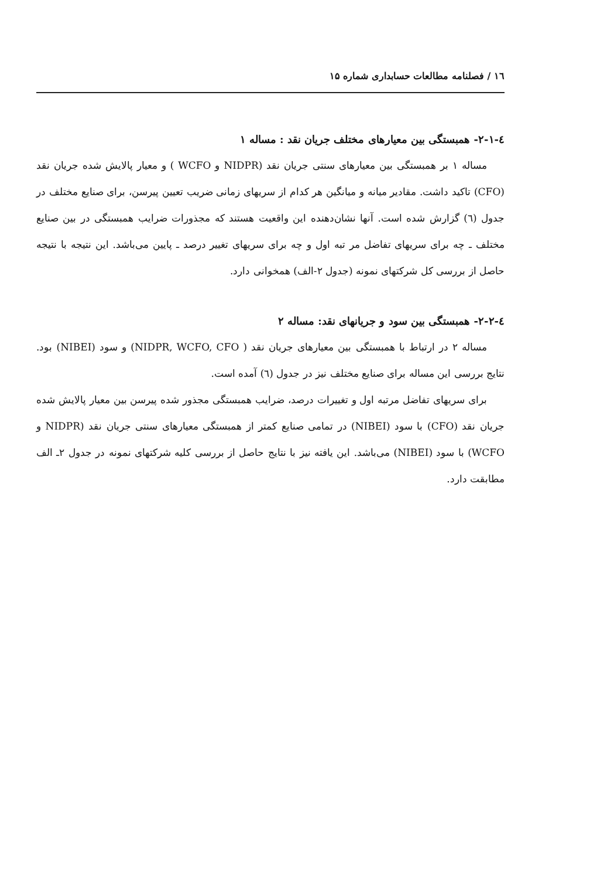۱٦ / فصلنامه مطالعات حسابداری شماره ۱۵
٤-۲-۱- همبستگی بین معیارهای مختلف جریان نقد : مساله ۱
مساله ۱ بر همبستگی بین معیارهای سنتی جریان نقد (NIDPR و WCFO ) و معیار پالایش شده جریان نقد (CFO) تاکید داشت. مقادیر میانه و میانگین هر کدام از سریهای زمانی ضریب تعیین پیرسن، برای صنایع مختلف در جدول (٦) گزارش شده است. آنها نشان‌دهنده این واقعیت هستند که مجذورات ضرایب همبستگی در بین صنایع مختلف ـ چه برای سریهای تفاضل مر تبه اول و چه برای سریهای تغییر درصد ـ پایین می‌باشد. این نتیجه با نتیجه حاصل از بررسی کل شرکتهای نمونه (جدول ۲-الف) همخوانی دارد.
٤-۲-۲- همبستگی بین سود و جریانهای نقد: مساله ۲
مساله ۲ در ارتباط با همبستگی بین معیارهای جریان نقد ( NIDPR, WCFO, CFO) و سود (NIBEI) بود. نتایج بررسی این مساله برای صنایع مختلف نیز در جدول (٦) آمده است.
برای سریهای تفاضل مرتبه اول و تغییرات درصد، ضرایب همبستگی مجذور شده پیرسن بین معیار پالایش شده جریان نقد (CFO) با سود (NIBEI) در تمامی صنایع کمتر از همبستگی معیارهای سنتی جریان نقد (NIDPR و WCFO) با سود (NIBEI) می‌باشد. این یافته نیز با نتایج حاصل از بررسی کلیه شرکتهای نمونه در جدول ۲ـ الف مطابقت دارد.